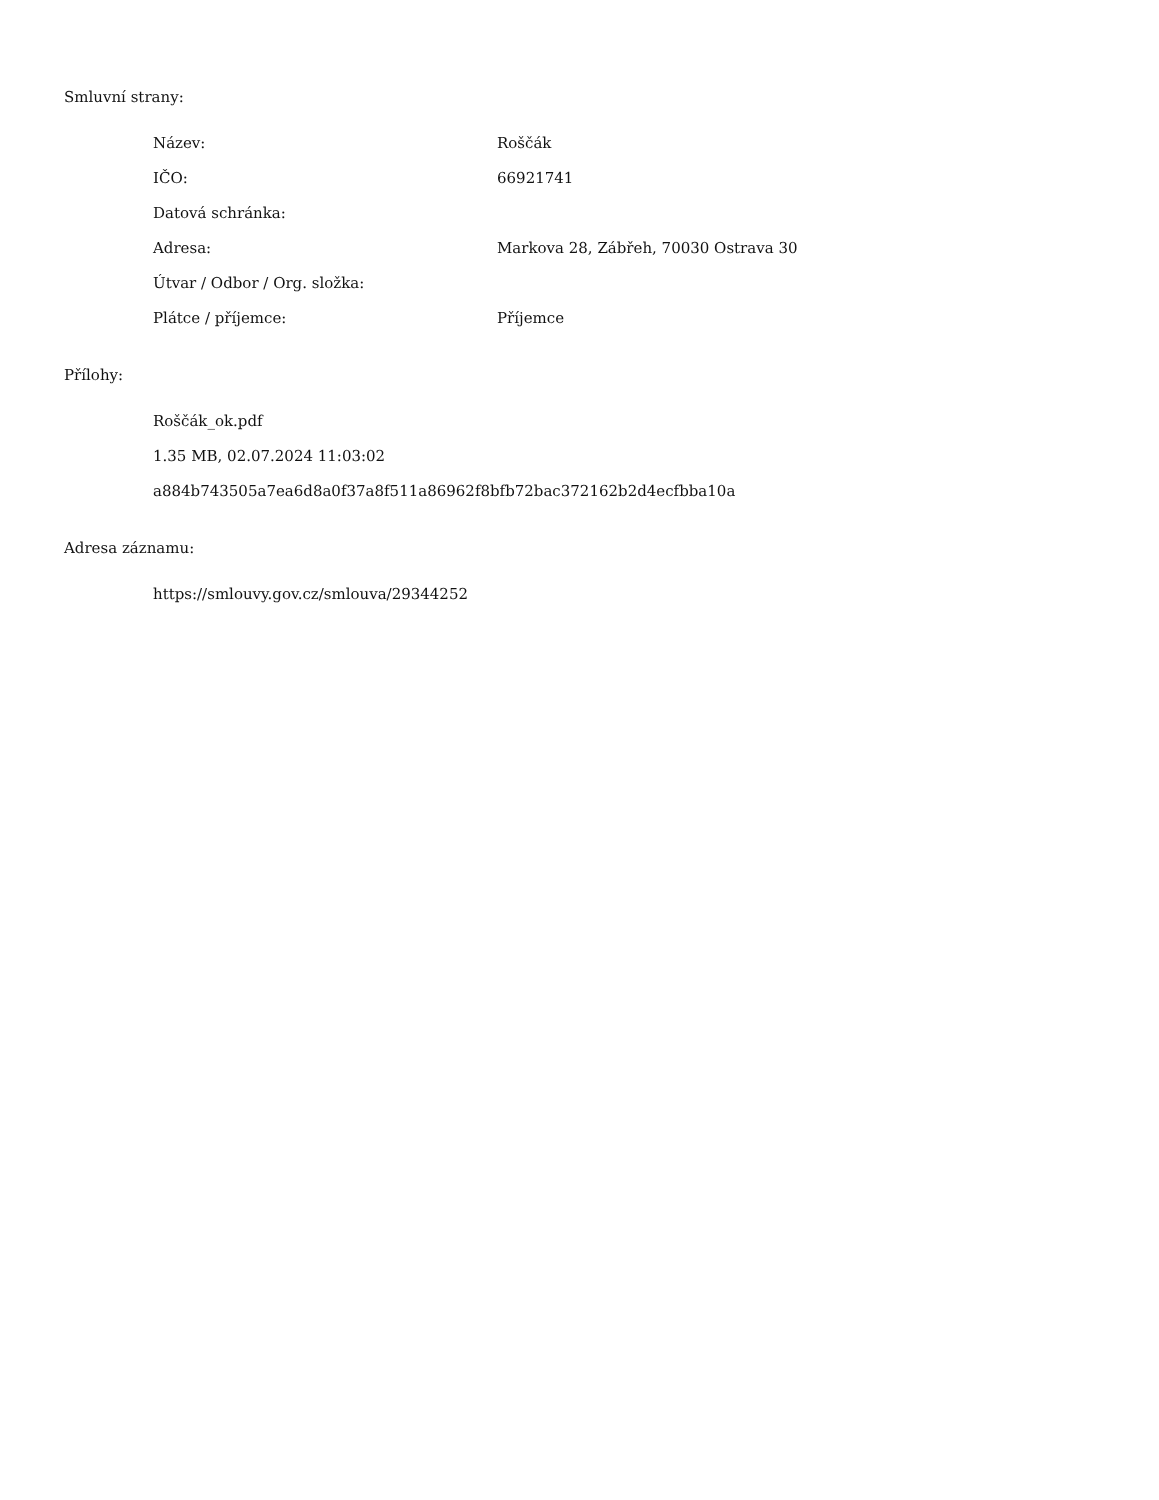Smluvní strany:
| Název: | Roščák |
| IČO: | 66921741 |
| Datová schránka: | |
| Adresa: | Markova 28, Zábřeh, 70030 Ostrava 30 |
| Útvar / Odbor / Org. složka: | |
| Plátce / příjemce: | Příjemce |
Přílohy:
Roščák_ok.pdf
1.35 MB, 02.07.2024 11:03:02
a884b743505a7ea6d8a0f37a8f511a86962f8bfb72bac372162b2d4ecfbba10a
Adresa záznamu:
https://smlouvy.gov.cz/smlouva/29344252